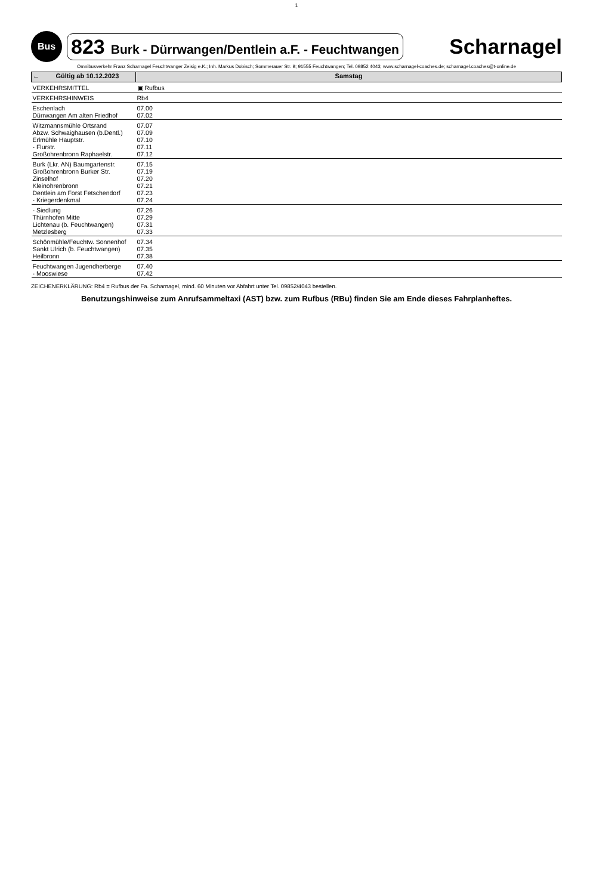1
Bus
823 Burk - Dürrwangen/Dentlein a.F. - Feuchtwangen
Scharnagel
Omnibusverkehr Franz Scharnagel Feuchtwanger Zeisig e.K.; Inh. Markus Dobisch; Sommerauer Str. 9; 91555 Feuchtwangen; Tel. 09852 4043; www.scharnagel-coaches.de; scharnagel.coaches@t-online.de
| ← Gültig ab 10.12.2023 | Samstag |
| --- | --- |
| VERKEHRSMITTEL | ▣ Rufbus |
| VERKEHRSHINWEIS | Rb4 |
| Eschenlach Dürrwangen Am alten Friedhof | 07.00 07.02 |
| Witzmannsmühle Ortsrand Abzw. Schwaighausen (b.Dentl.) Erlmühle Hauptstr. - Flurstr. Großohrenbronn Raphaelstr. | 07.07 07.09 07.10 07.11 07.12 |
| Burk (Lkr. AN) Baumgartenstr. Großohrenbronn Burker Str. Zinselhof Kleinohrenbronn Dentlein am Forst Fetschendorf - Kriegerdenkmal | 07.15 07.19 07.20 07.21 07.23 07.24 |
| - Siedlung Thürnhofen Mitte Lichtenau (b. Feuchtwangen) Metzlesberg | 07.26 07.29 07.31 07.33 |
| Schönmühle/Feuchtw. Sonnenhof Sankt Ulrich (b. Feuchtwangen) Heilbronn | 07.34 07.35 07.38 |
| Feuchtwangen Jugendherberge - Mooswiese | 07.40 07.42 |
ZEICHENERKLÄRUNG: Rb4 = Rufbus der Fa. Scharnagel, mind. 60 Minuten vor Abfahrt unter Tel. 09852/4043 bestellen.
Benutzungshinweise zum Anrufsammeltaxi (AST) bzw. zum Rufbus (RBu) finden Sie am Ende dieses Fahrplanheftes.